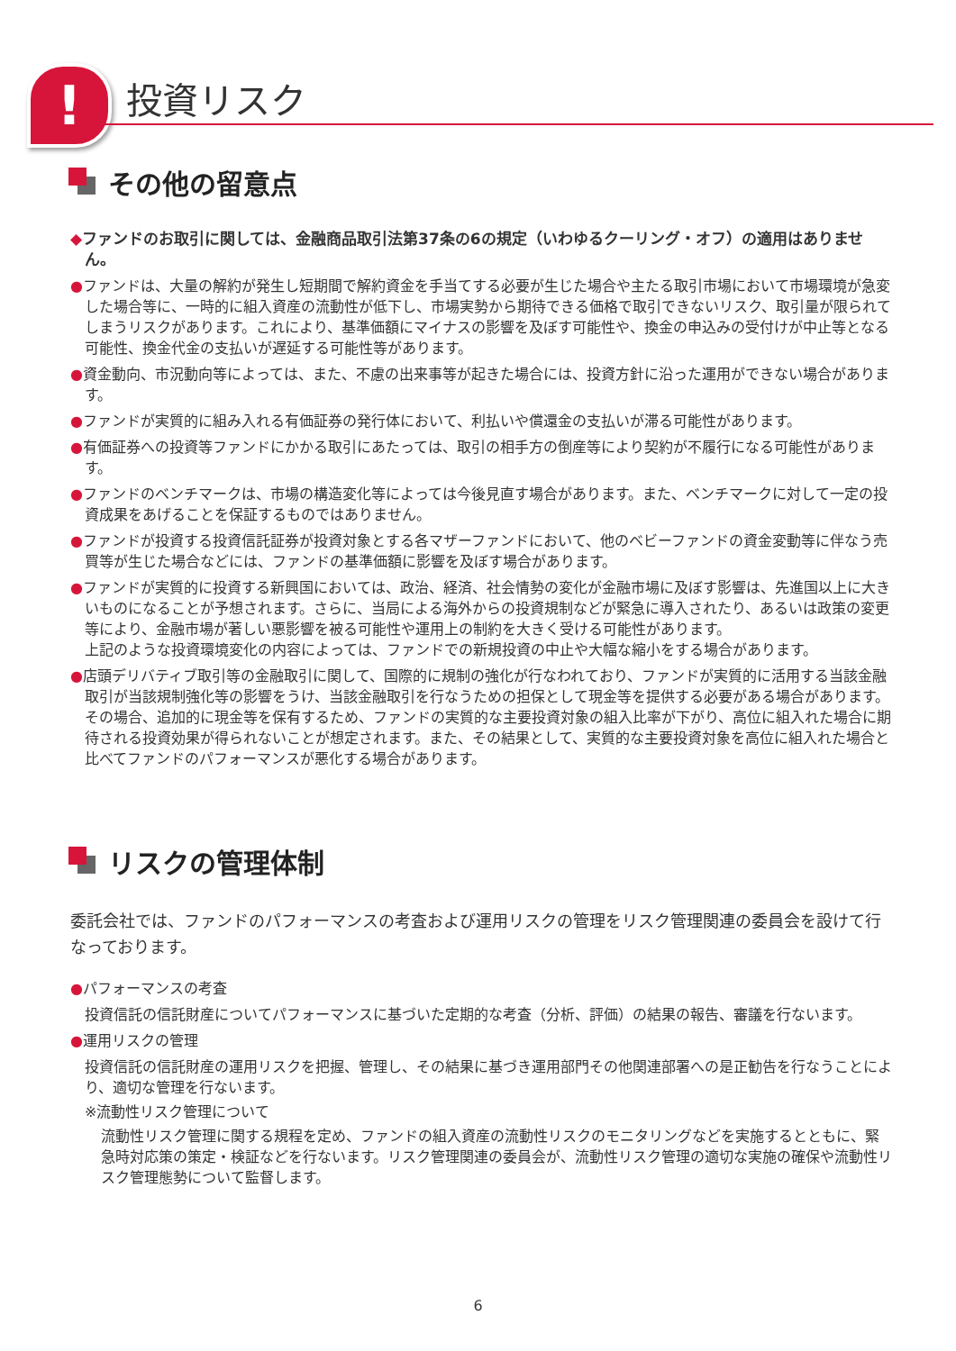! 投資リスク
その他の留意点
◆ファンドのお取引に関しては、金融商品取引法第37条の6の規定（いわゆるクーリング・オフ）の適用はありません。
●ファンドは、大量の解約が発生し短期間で解約資金を手当てする必要が生じた場合や主たる取引市場において市場環境が急変した場合等に、一時的に組入資産の流動性が低下し、市場実勢から期待できる価格で取引できないリスク、取引量が限られてしまうリスクがあります。これにより、基準価額にマイナスの影響を及ぼす可能性や、換金の申込みの受付けが中止等となる可能性、換金代金の支払いが遅延する可能性等があります。
●資金動向、市況動向等によっては、また、不慮の出来事等が起きた場合には、投資方針に沿った運用ができない場合があります。
●ファンドが実質的に組み入れる有価証券の発行体において、利払いや償還金の支払いが滞る可能性があります。
●有価証券への投資等ファンドにかかる取引にあたっては、取引の相手方の倒産等により契約が不履行になる可能性があります。
●ファンドのベンチマークは、市場の構造変化等によっては今後見直す場合があります。また、ベンチマークに対して一定の投資成果をあげることを保証するものではありません。
●ファンドが投資する投資信託証券が投資対象とする各マザーファンドにおいて、他のベビーファンドの資金変動等に伴なう売買等が生じた場合などには、ファンドの基準価額に影響を及ぼす場合があります。
●ファンドが実質的に投資する新興国においては、政治、経済、社会情勢の変化が金融市場に及ぼす影響は、先進国以上に大きいものになることが予想されます。さらに、当局による海外からの投資規制などが緊急に導入されたり、あるいは政策の変更等により、金融市場が著しい悪影響を被る可能性や運用上の制約を大きく受ける可能性があります。
上記のような投資環境変化の内容によっては、ファンドでの新規投資の中止や大幅な縮小をする場合があります。
●店頭デリバティブ取引等の金融取引に関して、国際的に規制の強化が行なわれており、ファンドが実質的に活用する当該金融取引が当該規制強化等の影響をうけ、当該金融取引を行なうための担保として現金等を提供する必要がある場合があります。その場合、追加的に現金等を保有するため、ファンドの実質的な主要投資対象の組入比率が下がり、高位に組入れた場合に期待される投資効果が得られないことが想定されます。また、その結果として、実質的な主要投資対象を高位に組入れた場合と比べてファンドのパフォーマンスが悪化する場合があります。
リスクの管理体制
委託会社では、ファンドのパフォーマンスの考査および運用リスクの管理をリスク管理関連の委員会を設けて行なっております。
●パフォーマンスの考査
投資信託の信託財産についてパフォーマンスに基づいた定期的な考査（分析、評価）の結果の報告、審議を行ないます。
●運用リスクの管理
投資信託の信託財産の運用リスクを把握、管理し、その結果に基づき運用部門その他関連部署への是正勧告を行なうことにより、適切な管理を行ないます。
※流動性リスク管理について
流動性リスク管理に関する規程を定め、ファンドの組入資産の流動性リスクのモニタリングなどを実施するとともに、緊急時対応策の策定・検証などを行ないます。リスク管理関連の委員会が、流動性リスク管理の適切な実施の確保や流動性リスク管理態勢について監督します。
6